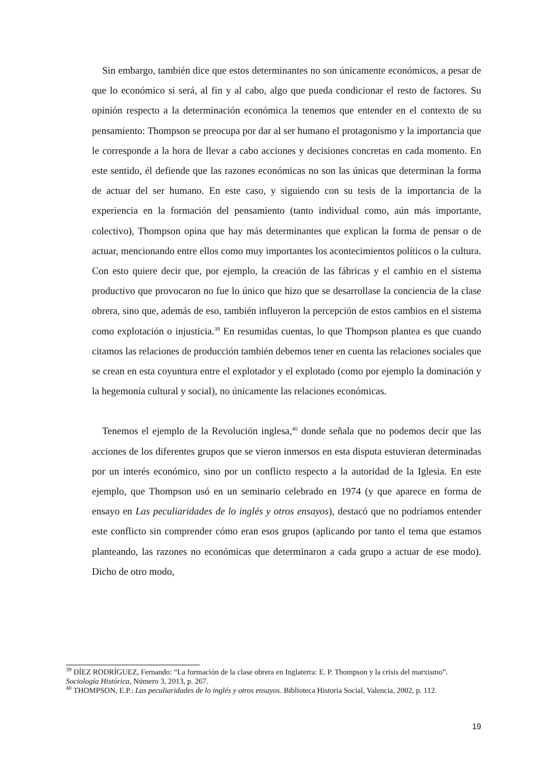Sin embargo, también dice que estos determinantes no son únicamente económicos, a pesar de que lo económico si será, al fin y al cabo, algo que pueda condicionar el resto de factores. Su opinión respecto a la determinación económica la tenemos que entender en el contexto de su pensamiento: Thompson se preocupa por dar al ser humano el protagonismo y la importancia que le corresponde a la hora de llevar a cabo acciones y decisiones concretas en cada momento. En este sentido, él defiende que las razones económicas no son las únicas que determinan la forma de actuar del ser humano. En este caso, y siguiendo con su tesis de la importancia de la experiencia en la formación del pensamiento (tanto individual como, aún más importante, colectivo), Thompson opina que hay más determinantes que explican la forma de pensar o de actuar, mencionando entre ellos como muy importantes los acontecimientos políticos o la cultura. Con esto quiere decir que, por ejemplo, la creación de las fábricas y el cambio en el sistema productivo que provocaron no fue lo único que hizo que se desarrollase la conciencia de la clase obrera, sino que, además de eso, también influyeron la percepción de estos cambios en el sistema como explotación o injusticia.<sup>39</sup> En resumidas cuentas, lo que Thompson plantea es que cuando citamos las relaciones de producción también debemos tener en cuenta las relaciones sociales que se crean en esta coyuntura entre el explotador y el explotado (como por ejemplo la dominación y la hegemonía cultural y social), no únicamente las relaciones económicas.
Tenemos el ejemplo de la Revolución inglesa,<sup>40</sup> donde señala que no podemos decir que las acciones de los diferentes grupos que se vieron inmersos en esta disputa estuvieran determinadas por un interés económico, sino por un conflicto respecto a la autoridad de la Iglesia. En este ejemplo, que Thompson usó en un seminario celebrado en 1974 (y que aparece en forma de ensayo en Las peculiaridades de lo inglés y otros ensayos), destacó que no podríamos entender este conflicto sin comprender cómo eran esos grupos (aplicando por tanto el tema que estamos planteando, las razones no económicas que determinaron a cada grupo a actuar de ese modo). Dicho de otro modo,
<sup>39</sup> DÍEZ RODRÍGUEZ, Fernando: “La formación de la clase obrera en Inglaterra: E. P. Thompson y la crisis del marxismo”. Sociología Histórica, Número 3, 2013, p. 267.
<sup>40</sup> THOMPSON, E.P.: Las peculiaridades de lo inglés y otros ensayos. Biblioteca Historia Social, Valencia, 2002, p. 112.
19